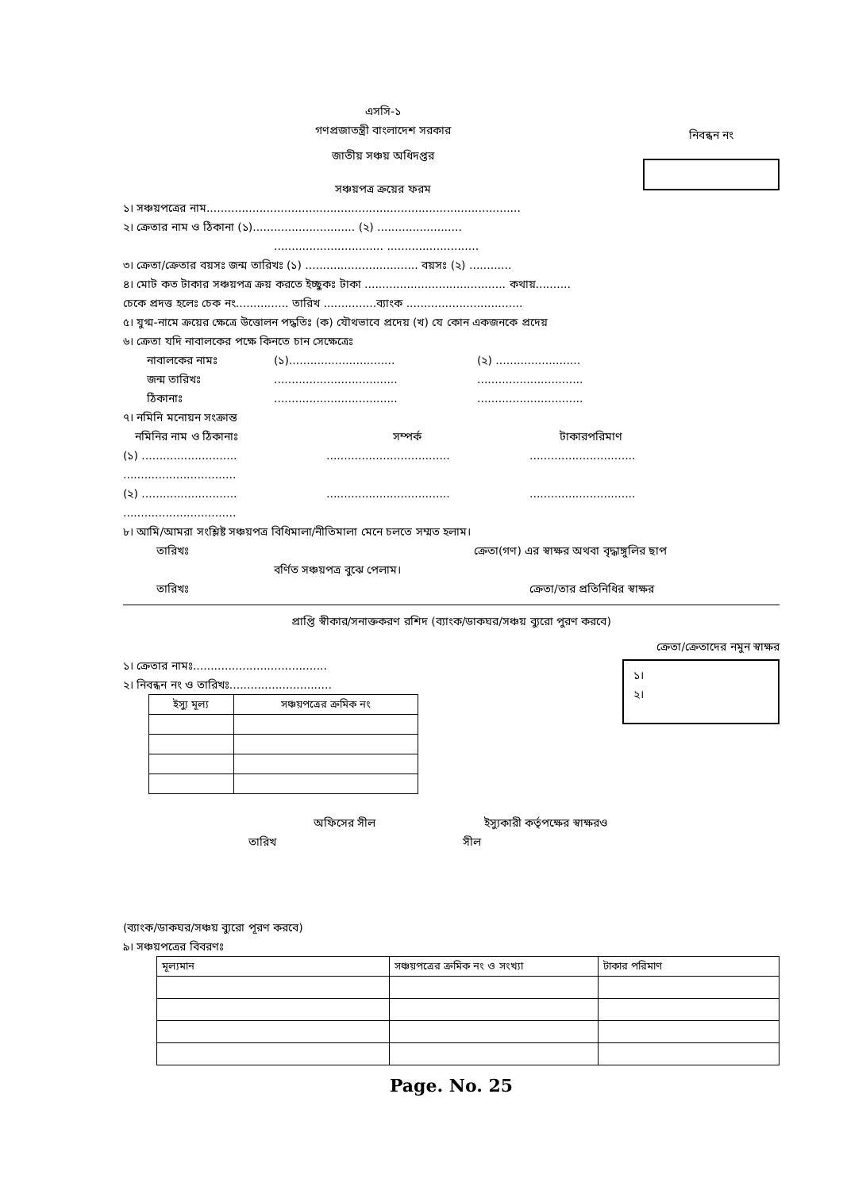এসসি-১
গণপ্রজাতন্ত্রী বাংলাদেশ সরকার
জাতীয় সঞ্চয় অধিদপ্তর
সঞ্চয়পত্র ক্রয়ের ফরম
নিবন্ধন নং
১। সঞ্চয়পত্রের নাম.........................................................................................
২। ক্রেতার নাম ও ঠিকানা (১)............................. (২) ........................
............................... ..........................
৩। ক্রেতা/ক্রেতার বয়সঃ জন্ম তারিখঃ (১) ................................ বয়সঃ (২) ............
৪। মোট কত টাকার সঞ্চয়পত্র ক্রয় করতে ইচ্ছুকঃ টাকা ........................................ কথায়..........
চেকে প্রদত্ত হলেঃ চেক নং............... তারিখ ...............ব্যাংক .................................
৫। যুগ্ম-নামে ক্রয়ের ক্ষেত্রে উত্তোলন পদ্ধতিঃ (ক) যৌথভাবে প্রদেয় (খ) যে কোন একজনকে প্রদেয়
৬। ক্রেতা যদি নাবালকের পক্ষে কিনতে চান সেক্ষেত্রেঃ
নাবালকের নামঃ (১).............................. (২) ........................
জন্ম তারিখঃ.................................................................
ঠিকানাঃ.................................................................
৭। নমিনি মনোয়ন সংক্রান্ত
নমিনির নাম ও ঠিকানাঃ সম্পর্ক টাকারপরিমাণ
(১) ............................................................................................
................................
(২) ............................................................................................
................................
৮। আমি/আমরা সংশ্লিষ্ট সঞ্চয়পত্র বিধিমালা/নীতিমালা মেনে চলতে সম্মত হলাম।
তারিখঃ ক্রেতা(গণ) এর স্বাক্ষর অথবা বৃদ্ধাঙ্গুলির ছাপ
বর্ণিত সঞ্চয়পত্র বুঝে পেলাম।
তারিখঃ ক্রেতা/তার প্রতিনিধির স্বাক্ষর
প্রাপ্তি স্বীকার/সনাক্তকরণ রশিদ (ব্যাংক/ডাকঘর/সঞ্চয় ব্যুরো পুরণ করবে)
ক্রেতা/ক্রেতাদের নমুন স্বাক্ষর
১। ক্রেতার নামঃ......................................
২। নিবন্ধন নং ও তারিখঃ.............................
| ইস্যু মূল্য | সঞ্চয়পত্রের ক্রমিক নং |
| --- | --- |
১।
২।
অফিসের সীল ইস্যুকারী কর্তৃপক্ষের স্বাক্ষরও
তারিখ সীল
(ব্যাংক/ডাকঘর/সঞ্চয় ব্যুরো পূরণ করবে)
৯। সঞ্চয়পত্রের বিবরণঃ
| মূল্যমান | সঞ্চয়পত্রের ক্রমিক নং ও সংখ্যা | টাকার পরিমাণ |
Page. No. 25